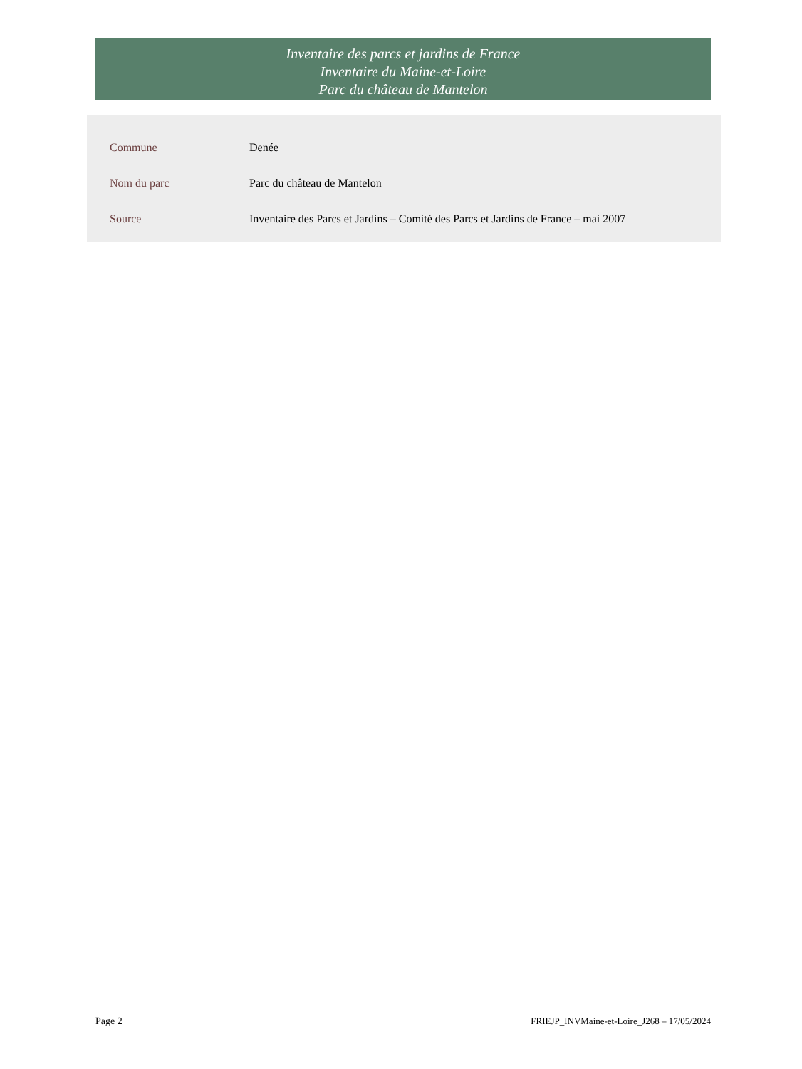Inventaire des parcs et jardins de France
Inventaire du Maine-et-Loire
Parc du château de Mantelon
| Commune | Denée |
| Nom du parc | Parc du château de Mantelon |
| Source | Inventaire des Parcs et Jardins – Comité des Parcs et Jardins de France – mai 2007 |
Page 2 FRIEJP_INVMaine-et-Loire_J268 – 17/05/2024